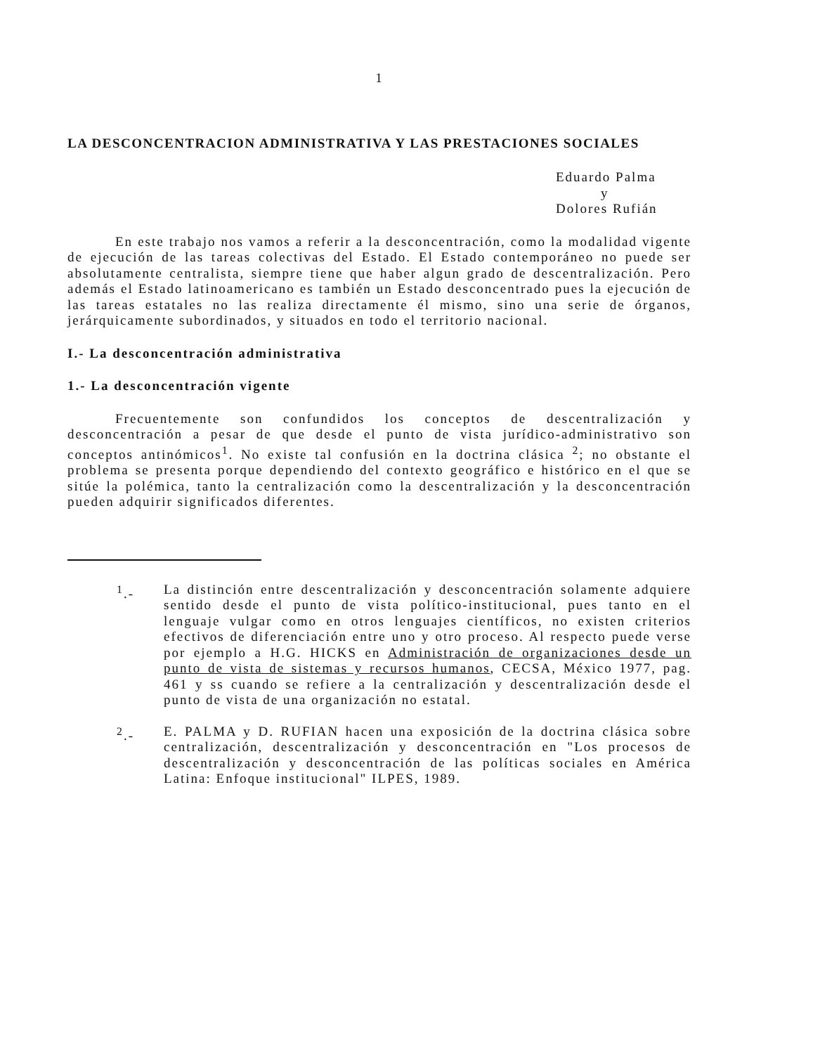1
LA DESCONCENTRACION ADMINISTRATIVA Y LAS PRESTACIONES SOCIALES
Eduardo Palma
y
Dolores Rufián
En este trabajo nos vamos a referir a la desconcentración, como la modalidad vigente de ejecución de las tareas colectivas del Estado. El Estado contemporáneo no puede ser absolutamente centralista, siempre tiene que haber algun grado de descentralización. Pero además el Estado latinoamericano es también un Estado desconcentrado pues la ejecución de las tareas estatales no las realiza directamente él mismo, sino una serie de órganos, jerárquicamente subordinados, y situados en todo el territorio nacional.
I.- La desconcentración administrativa
1.- La desconcentración vigente
Frecuentemente son confundidos los conceptos de descentralización y desconcentración a pesar de que desde el punto de vista jurídico-administrativo son conceptos antinómicos<sup>1</sup>. No existe tal confusión en la doctrina clásica <sup>2</sup>; no obstante el problema se presenta porque dependiendo del contexto geográfico e histórico en el que se sitúe la polémica, tanto la centralización como la descentralización y la desconcentración pueden adquirir significados diferentes.
<sup>1</sup>.- La distinción entre descentralización y desconcentración solamente adquiere sentido desde el punto de vista político-institucional, pues tanto en el lenguaje vulgar como en otros lenguajes científicos, no existen criterios efectivos de diferenciación entre uno y otro proceso. Al respecto puede verse por ejemplo a H.G. HICKS en Administración de organizaciones desde un punto de vista de sistemas y recursos humanos, CECSA, México 1977, pag. 461 y ss cuando se refiere a la centralización y descentralización desde el punto de vista de una organización no estatal.
<sup>2</sup>.- E. PALMA y D. RUFIAN hacen una exposición de la doctrina clásica sobre centralización, descentralización y desconcentración en "Los procesos de descentralización y desconcentración de las políticas sociales en América Latina: Enfoque institucional" ILPES, 1989.